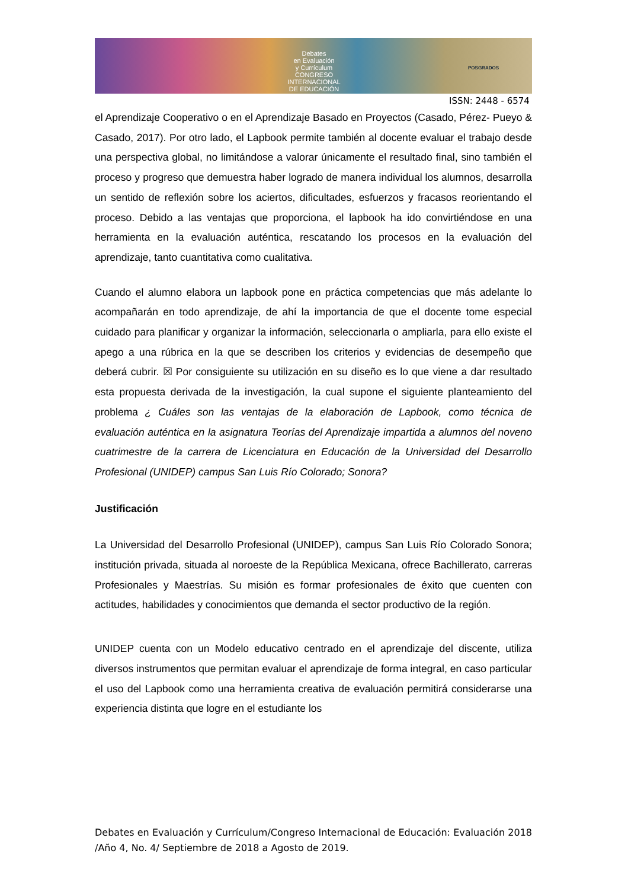Debates
en Evaluación
y Currículum
CONGRESO INTERNACIONAL
DE EDUCACIÓN
POSGRADOS
ISSN: 2448 - 6574
el Aprendizaje Cooperativo o en el Aprendizaje Basado en Proyectos (Casado, Pérez- Pueyo & Casado, 2017). Por otro lado, el Lapbook permite también al docente evaluar el trabajo desde una perspectiva global, no limitándose a valorar únicamente el resultado final, sino también el proceso y progreso que demuestra haber logrado de manera individual los alumnos, desarrolla un sentido de reflexión sobre los aciertos, dificultades, esfuerzos y fracasos reorientando el proceso. Debido a las ventajas que proporciona, el lapbook ha ido convirtiéndose en una herramienta en la evaluación auténtica, rescatando los procesos en la evaluación del aprendizaje, tanto cuantitativa como cualitativa.
Cuando el alumno elabora un lapbook pone en práctica competencias que más adelante lo acompañarán en todo aprendizaje, de ahí la importancia de que el docente tome especial cuidado para planificar y organizar la información, seleccionarla o ampliarla, para ello existe el apego a una rúbrica en la que se describen los criterios y evidencias de desempeño que deberá cubrir. ☒ Por consiguiente su utilización en su diseño es lo que viene a dar resultado esta propuesta derivada de la investigación, la cual supone el siguiente planteamiento del problema ¿ Cuáles son las ventajas de la elaboración de Lapbook, como técnica de evaluación auténtica en la asignatura Teorías del Aprendizaje impartida a alumnos del noveno cuatrimestre de la carrera de Licenciatura en Educación de la Universidad del Desarrollo Profesional (UNIDEP) campus San Luis Río Colorado; Sonora?
Justificación
La Universidad del Desarrollo Profesional (UNIDEP), campus San Luis Río Colorado Sonora; institución privada, situada al noroeste de la República Mexicana, ofrece Bachillerato, carreras Profesionales y Maestrías. Su misión es formar profesionales de éxito que cuenten con actitudes, habilidades y conocimientos que demanda el sector productivo de la región.
UNIDEP cuenta con un Modelo educativo centrado en el aprendizaje del discente, utiliza diversos instrumentos que permitan evaluar el aprendizaje de forma integral, en caso particular el uso del Lapbook como una herramienta creativa de evaluación permitirá considerarse una experiencia distinta que logre en el estudiante los
Debates en Evaluación y Currículum/Congreso Internacional de Educación: Evaluación 2018 /Año 4, No. 4/ Septiembre de 2018 a Agosto de 2019.